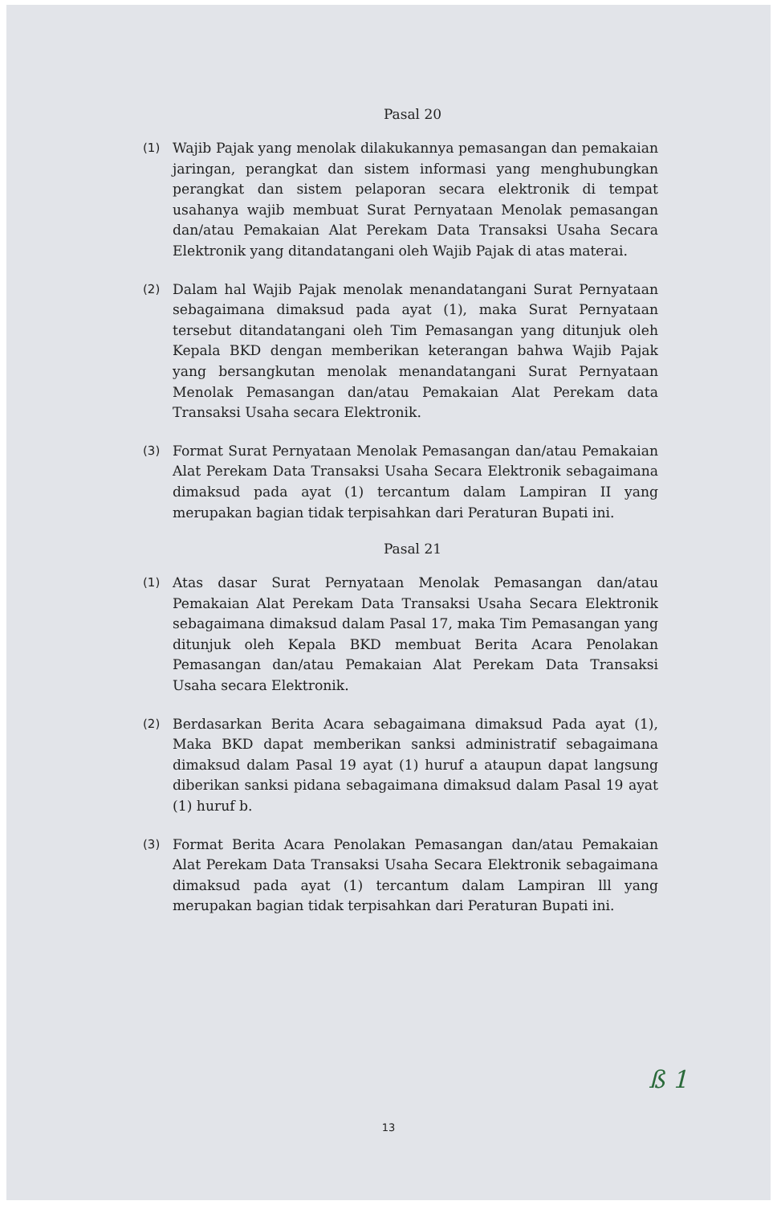Pasal 20
(1) Wajib Pajak yang menolak dilakukannya pemasangan dan pemakaian jaringan, perangkat dan sistem informasi yang menghubungkan perangkat dan sistem pelaporan secara elektronik di tempat usahanya wajib membuat Surat Pernyataan Menolak pemasangan dan/atau Pemakaian Alat Perekam Data Transaksi Usaha Secara Elektronik yang ditandatangani oleh Wajib Pajak di atas materai.
(2) Dalam hal Wajib Pajak menolak menandatangani Surat Pernyataan sebagaimana dimaksud pada ayat (1), maka Surat Pernyataan tersebut ditandatangani oleh Tim Pemasangan yang ditunjuk oleh Kepala BKD dengan memberikan keterangan bahwa Wajib Pajak yang bersangkutan menolak menandatangani Surat Pernyataan Menolak Pemasangan dan/atau Pemakaian Alat Perekam data Transaksi Usaha secara Elektronik.
(3) Format Surat Pernyataan Menolak Pemasangan dan/atau Pemakaian Alat Perekam Data Transaksi Usaha Secara Elektronik sebagaimana dimaksud pada ayat (1) tercantum dalam Lampiran II yang merupakan bagian tidak terpisahkan dari Peraturan Bupati ini.
Pasal 21
(1) Atas dasar Surat Pernyataan Menolak Pemasangan dan/atau Pemakaian Alat Perekam Data Transaksi Usaha Secara Elektronik sebagaimana dimaksud dalam Pasal 17, maka Tim Pemasangan yang ditunjuk oleh Kepala BKD membuat Berita Acara Penolakan Pemasangan dan/atau Pemakaian Alat Perekam Data Transaksi Usaha secara Elektronik.
(2) Berdasarkan Berita Acara sebagaimana dimaksud Pada ayat (1), Maka BKD dapat memberikan sanksi administratif sebagaimana dimaksud dalam Pasal 19 ayat (1) huruf a ataupun dapat langsung diberikan sanksi pidana sebagaimana dimaksud dalam Pasal 19 ayat (1) huruf b.
(3) Format Berita Acara Penolakan Pemasangan dan/atau Pemakaian Alat Perekam Data Transaksi Usaha Secara Elektronik sebagaimana dimaksud pada ayat (1) tercantum dalam Lampiran lll yang merupakan bagian tidak terpisahkan dari Peraturan Bupati ini.
ß 1
13